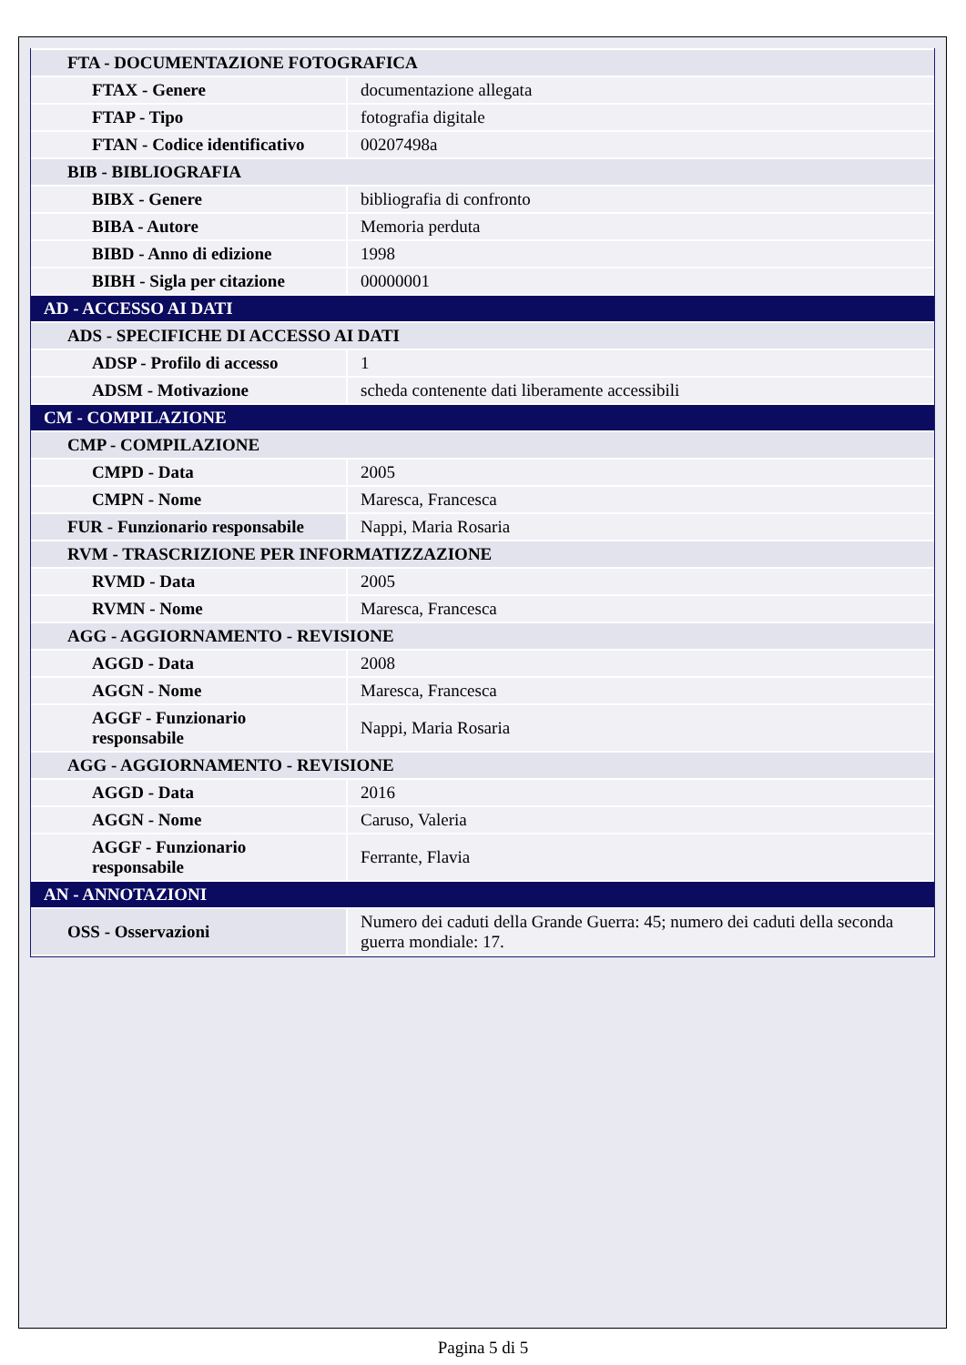| FTA - DOCUMENTAZIONE FOTOGRAFICA | |
| FTAX - Genere | documentazione allegata |
| FTAP - Tipo | fotografia digitale |
| FTAN - Codice identificativo | 00207498a |
| BIB - BIBLIOGRAFIA | |
| BIBX - Genere | bibliografia di confronto |
| BIBA - Autore | Memoria perduta |
| BIBD - Anno di edizione | 1998 |
| BIBH - Sigla per citazione | 00000001 |
| AD - ACCESSO AI DATI | |
| ADS - SPECIFICHE DI ACCESSO AI DATI | |
| ADSP - Profilo di accesso | 1 |
| ADSM - Motivazione | scheda contenente dati liberamente accessibili |
| CM - COMPILAZIONE | |
| CMP - COMPILAZIONE | |
| CMPD - Data | 2005 |
| CMPN - Nome | Maresca, Francesca |
| FUR - Funzionario responsabile | Nappi, Maria Rosaria |
| RVM - TRASCRIZIONE PER INFORMATIZZAZIONE | |
| RVMD - Data | 2005 |
| RVMN - Nome | Maresca, Francesca |
| AGG - AGGIORNAMENTO - REVISIONE | |
| AGGD - Data | 2008 |
| AGGN - Nome | Maresca, Francesca |
| AGGF - Funzionario responsabile | Nappi, Maria Rosaria |
| AGG - AGGIORNAMENTO - REVISIONE | |
| AGGD - Data | 2016 |
| AGGN - Nome | Caruso, Valeria |
| AGGF - Funzionario responsabile | Ferrante, Flavia |
| AN - ANNOTAZIONI | |
| OSS - Osservazioni | Numero dei caduti della Grande Guerra: 45; numero dei caduti della seconda guerra mondiale: 17. |
Pagina 5 di 5